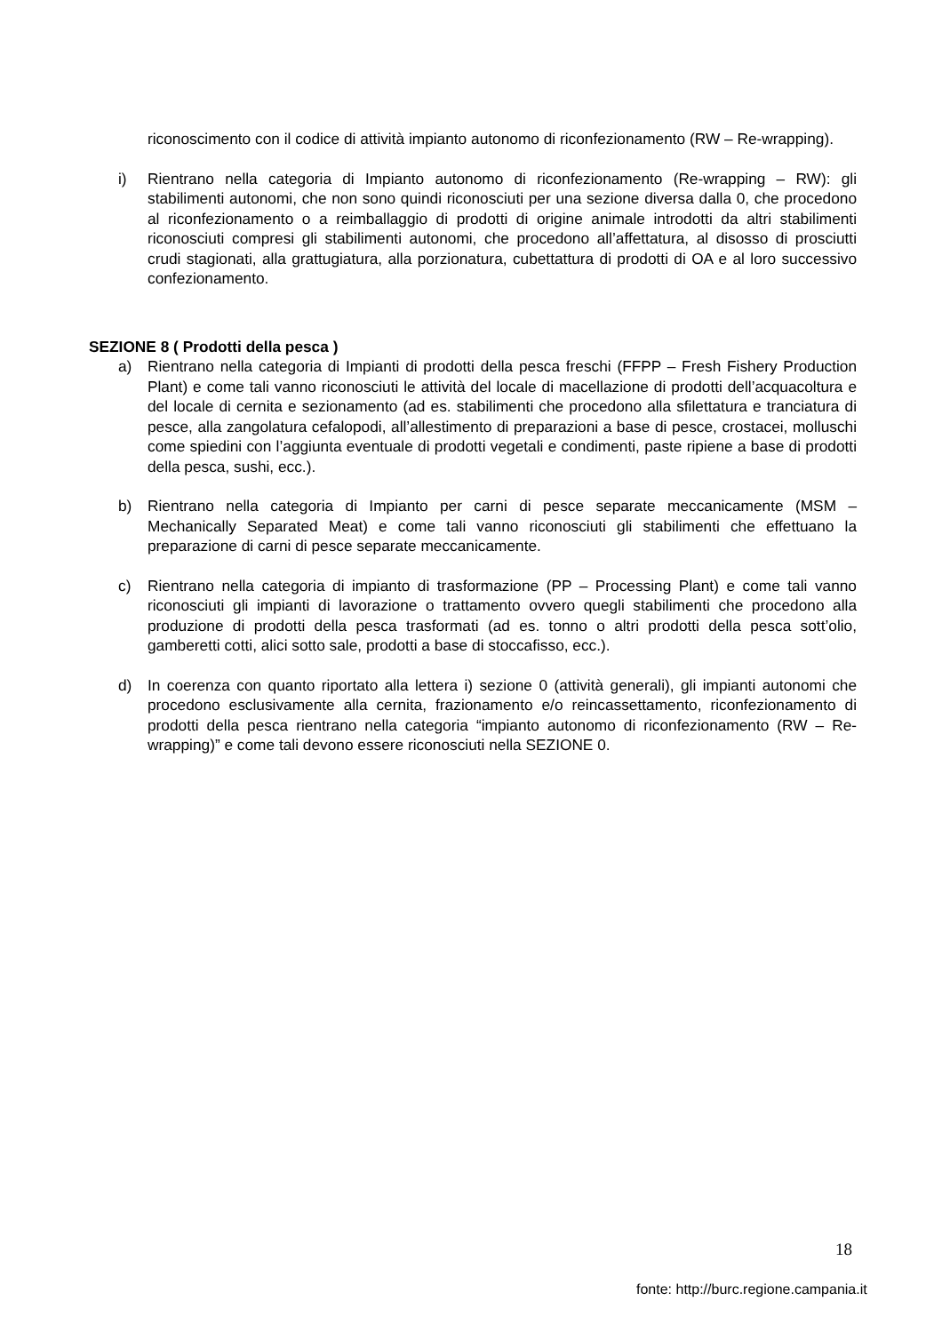riconoscimento con il codice di attività impianto autonomo di riconfezionamento (RW – Re-wrapping).
i) Rientrano nella categoria di Impianto autonomo di riconfezionamento (Re-wrapping – RW): gli stabilimenti autonomi, che non sono quindi riconosciuti per una sezione diversa dalla 0, che procedono al riconfezionamento o a reimballaggio di prodotti di origine animale introdotti da altri stabilimenti riconosciuti compresi gli stabilimenti autonomi, che procedono all’affettatura, al disosso di prosciutti crudi stagionati, alla grattugiatura, alla porzionatura, cubettattura di prodotti di OA e al loro successivo confezionamento.
SEZIONE 8 ( Prodotti della pesca )
a) Rientrano nella categoria di Impianti di prodotti della pesca freschi (FFPP – Fresh Fishery Production Plant) e come tali vanno riconosciuti le attività del locale di macellazione di prodotti dell’acquacoltura e del locale di cernita e sezionamento (ad es. stabilimenti che procedono alla sfilettatura e tranciatura di pesce, alla zangolatura cefalopodi, all’allestimento di preparazioni a base di pesce, crostacei, molluschi come spiedini con l’aggiunta eventuale di prodotti vegetali e condimenti, paste ripiene a base di prodotti della pesca, sushi, ecc.).
b) Rientrano nella categoria di Impianto per carni di pesce separate meccanicamente (MSM – Mechanically Separated Meat) e come tali vanno riconosciuti gli stabilimenti che effettuano la preparazione di carni di pesce separate meccanicamente.
c) Rientrano nella categoria di impianto di trasformazione (PP – Processing Plant) e come tali vanno riconosciuti gli impianti di lavorazione o trattamento ovvero quegli stabilimenti che procedono alla produzione di prodotti della pesca trasformati (ad es. tonno o altri prodotti della pesca sott’olio, gamberetti cotti, alici sotto sale, prodotti a base di stoccafisso, ecc.).
d) In coerenza con quanto riportato alla lettera i) sezione 0 (attività generali), gli impianti autonomi che procedono esclusivamente alla cernita, frazionamento e/o reincassettamento, riconfezionamento di prodotti della pesca rientrano nella categoria “impianto autonomo di riconfezionamento (RW – Re-wrapping)” e come tali devono essere riconosciuti nella SEZIONE 0.
18
fonte: http://burc.regione.campania.it